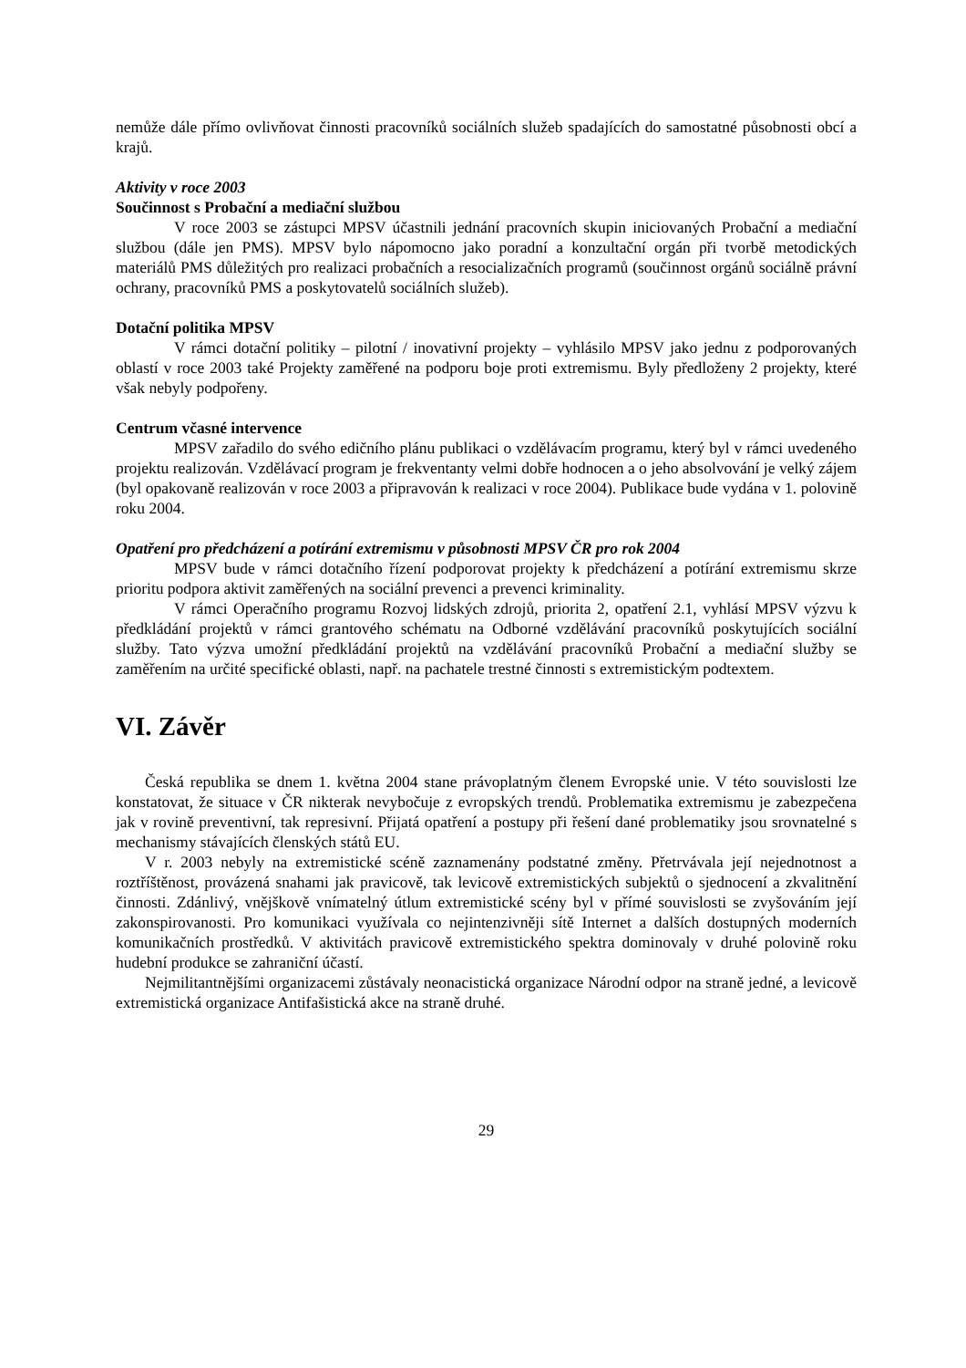nemůže dále přímo ovlivňovat činnosti pracovníků sociálních služeb spadajících do samostatné působnosti obcí a krajů.
Aktivity v roce 2003
Součinnost s Probační a mediační službou
V roce 2003 se zástupci MPSV účastnili jednání pracovních skupin iniciovaných Probační a mediační službou (dále jen PMS). MPSV bylo nápomocno jako poradní a konzultační orgán při tvorbě metodických materiálů PMS důležitých pro realizaci probačních a resocializačních programů (součinnost orgánů sociálně právní ochrany, pracovníků PMS a poskytovatelů sociálních služeb).
Dotační politika MPSV
V rámci dotační politiky – pilotní / inovativní projekty – vyhlásilo MPSV jako jednu z podporovaných oblastí v roce 2003 také Projekty zaměřené na podporu boje proti extremismu. Byly předloženy 2 projekty, které však nebyly podpořeny.
Centrum včasné intervence
MPSV zařadilo do svého edičního plánu publikaci o vzdělávacím programu, který byl v rámci uvedeného projektu realizován. Vzdělávací program je frekventanty velmi dobře hodnocen a o jeho absolvování je velký zájem (byl opakovaně realizován v roce 2003 a připravován k realizaci v roce 2004). Publikace bude vydána v 1. polovině roku 2004.
Opatření pro předcházení a potírání extremismu v působnosti MPSV ČR pro rok 2004
MPSV bude v rámci dotačního řízení podporovat projekty k předcházení a potírání extremismu skrze prioritu podpora aktivit zaměřených na sociální prevenci a prevenci kriminality.
V rámci Operačního programu Rozvoj lidských zdrojů, priorita 2, opatření 2.1, vyhlásí MPSV výzvu k předkládání projektů v rámci grantového schématu na Odborné vzdělávání pracovníků poskytujících sociální služby. Tato výzva umožní předkládání projektů na vzdělávání pracovníků Probační a mediační služby se zaměřením na určité specifické oblasti, např. na pachatele trestné činnosti s extremistickým podtextem.
VI. Závěr
Česká republika se dnem 1. května 2004 stane právoplatným členem Evropské unie. V této souvislosti lze konstatovat, že situace v ČR nikterak nevybočuje z evropských trendů. Problematika extremismu je zabezpečena jak v rovině preventivní, tak represivní. Přijatá opatření a postupy při řešení dané problematiky jsou srovnatelné s mechanismy stávajících členských států EU.
V r. 2003 nebyly na extremistické scéně zaznamenány podstatné změny. Přetrvávala její nejednotnost a roztříštěnost, provázená snahami jak pravicově, tak levicově extremistických subjektů o sjednocení a zkvalitnění činnosti. Zdánlivý, vnějškově vnímatelný útlum extremistické scény byl v přímé souvislosti se zvyšováním její zakonspirovanosti. Pro komunikaci využívala co nejintenzivněji sítě Internet a dalších dostupných moderních komunikačních prostředků. V aktivitách pravicově extremistického spektra dominovaly v druhé polovině roku hudební produkce se zahraniční účastí.
Nejmilitantnějšími organizacemi zůstávaly neonacistická organizace Národní odpor na straně jedné, a levicově extremistická organizace Antifašistická akce na straně druhé.
29